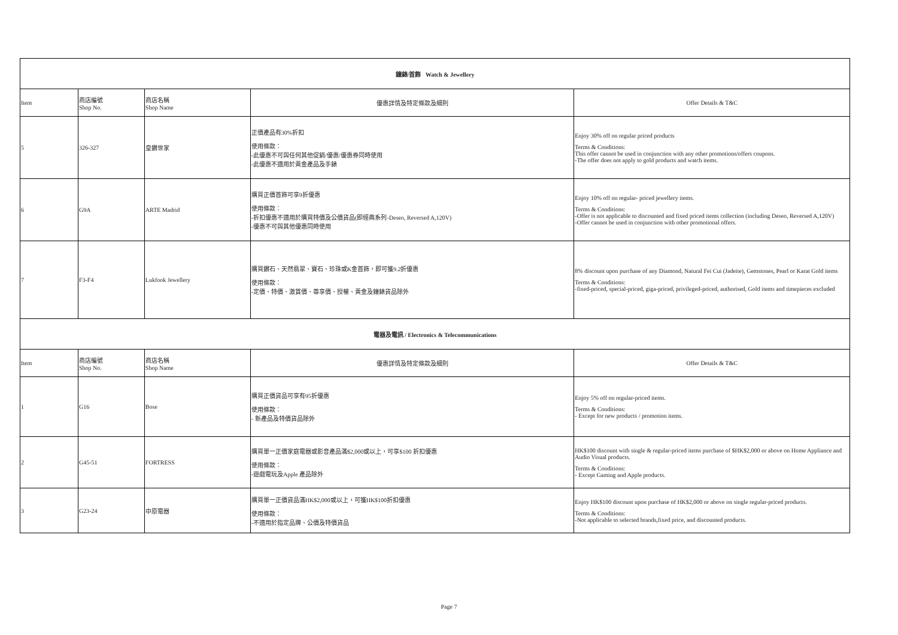| 鐘錶/首飾 Watch & Jewellery | | | | |
| --- | --- | --- | --- | --- |
| Item | 商店編號 Shop No. | 商店名稱 Shop Name | 優惠詳情及特定條款及細則 | Offer Details & T&C |
| 5 | 326-327 | 皇鑽世家 | 正價產品有30%折扣 使用條款： -此優惠不可與任何其他促銷/優惠/優惠券同時使用 -此優惠不適用於黃金產品及手錶 | Enjoy 30% off on regular priced products Terms & Conditions: This offer cannot be used in conjunction with any other promotions/offers coupons. -The offer does not apply to gold products and watch items. |
| 6 | G9A | ARTE Madrid | 購買正價首飾可享9折優惠 使用條款： -折扣優惠不適用於購買特價及公價貨品(即經典系列-Deseo, Reversed A,120V) -優惠不可與其他優惠同時使用 | Enjoy 10% off on regular- priced jewellery items. Terms & Conditions: -Offer is not applicable to discounted and fixed priced items collection (including Deseo, Reversed A,120V) -Offer cannot be used in conjunction with other promotional offers. |
| 7 | F3-F4 | Lukfook Jewellery | 購買鑽石、天然翡翠、寶石、珍珠或K金首飾，即可獲9.2折優惠 使用條款： -定價、特價、激賞價、尊享價、授權、黃金及鐘錶貨品除外 | 8% discount upon purchase of any Diamond, Natural Fei Cui (Jadeite), Gemstones, Pearl or Karat Gold items Terms & Conditions: -fixed-priced, special-priced, giga-priced, privileged-priced, authorised, Gold items and timepieces excluded |
| 電器及電訊 / Electronics & Telecommunications | | | | |
| Item | 商店編號 Shop No. | 商店名稱 Shop Name | 優惠詳情及特定條款及細則 | Offer Details & T&C |
| 1 | G16 | Bose | 購買正價貨品可享有95折優惠 使用條款： - 新產品及特價貨品除外 | Enjoy 5% off on regular-priced items. Terms & Conditions: - Except for new products / promotion items. |
| 2 | G45-51 | FORTRESS | 購買單一正價家庭電器或影音產品滿$2,000或以上，可享$100 折扣優惠 使用條款： -遊戲電玩及Apple 產品除外 | HK$100 discount with single & regular-priced items purchase of $HK$2,000 or above on Home Appliance and Audio Visual products. Terms & Conditions: - Except Gaming and Apple products. |
| 3 | G23-24 | 中原電器 | 購買單一正價貨品滿HK$2,000或以上，可獲HK$100折扣優惠 使用條款： -不適用於指定品牌、公價及特價貨品 | Enjoy HK$100 discount upon purchase of HK$2,000 or above on single regular-priced products. Terms & Conditions: -Not applicable to selected brands,fixed price, and discounted products. |
Page 7